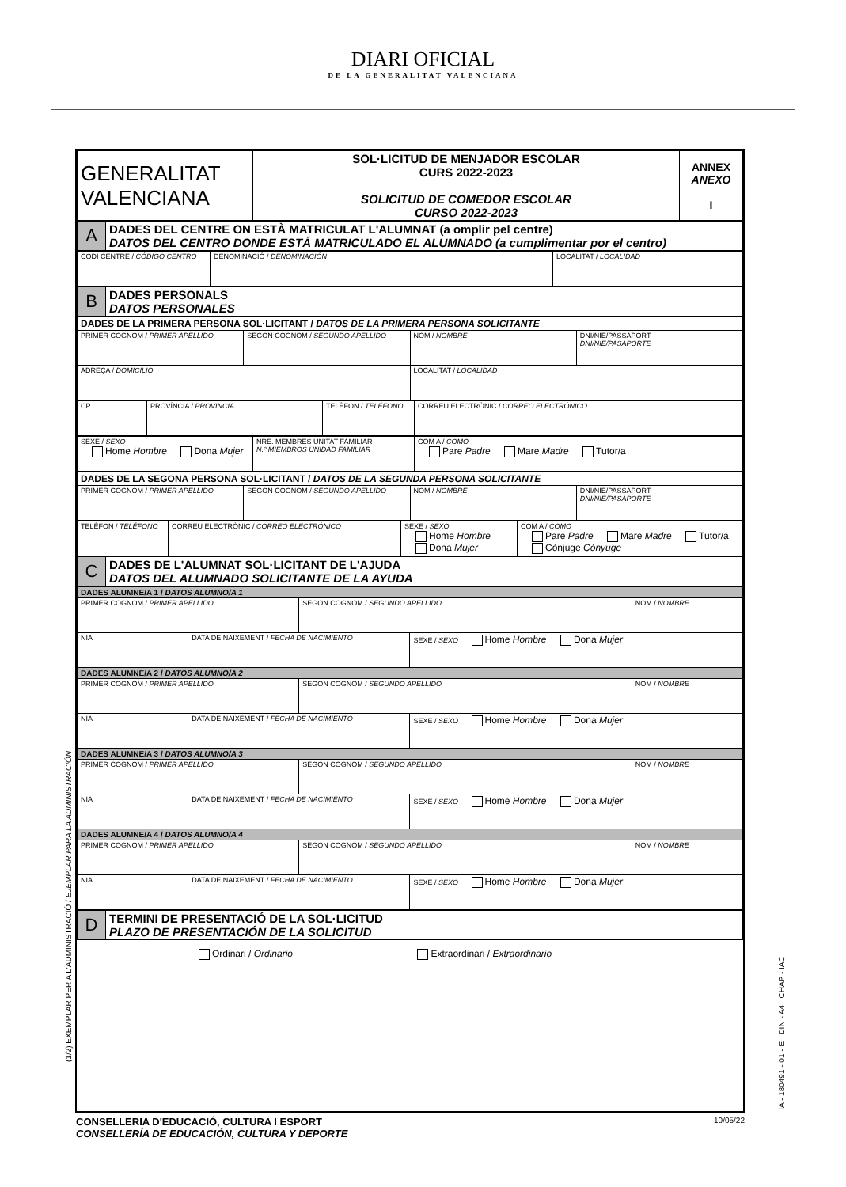DIARI OFICIAL
DE LA GENERALITAT VALENCIANA
| GENERALITAT VALENCIANA | SOL·LICITUD DE MENJADOR ESCOLAR CURS 2022-2023 SOLICITUD DE COMEDOR ESCOLAR CURSO 2022-2023 | ANNEX ANEXO I |
| A | DADES DEL CENTRE ON ESTÀ MATRICULAT L'ALUMNAT (a omplir pel centre) DATOS DEL CENTRO DONDE ESTÁ MATRICULADO EL ALUMNADO (a cumplimentar por el centro) |
| CODI CENTRE / CÓDIGO CENTRO | DENOMINACIÓ / DENOMINACIÓN | LOCALITAT / LOCALIDAD |
| B | DADES PERSONALS DATOS PERSONALES |
| DADES DE LA PRIMERA PERSONA SOL·LICITANT / DATOS DE LA PRIMERA PERSONA SOLICITANTE | | | |
| PRIMER COGNOM / PRIMER APELLIDO | SEGON COGNOM / SEGUNDO APELLIDO | NOM / NOMBRE | DNI/NIE/PASSAPORT DNI/NIE/PASAPORTE |
| ADREÇA / DOMICILIO | | LOCALITAT / LOCALIDAD | |
| CP | PROVÍNCIA / PROVINCIA | TELÈFON / TELÉFONO | CORREU ELECTRÒNIC / CORREO ELECTRÓNICO |
| SEXE / SEXO Home Hombre Dona Mujer | NRE. MEMBRES UNITAT FAMILIAR N.º MIEMBROS UNIDAD FAMILIAR | COM A / COMO Pare Padre Mare Madre Tutor/a |
| DADES DE LA SEGONA PERSONA SOL·LICITANT / DATOS DE LA SEGUNDA PERSONA SOLICITANTE | | | |
| PRIMER COGNOM / PRIMER APELLIDO | SEGON COGNOM / SEGUNDO APELLIDO | NOM / NOMBRE | DNI/NIE/PASSAPORT DNI/NIE/PASAPORTE |
| TELÈFON / TELÉFONO | CORREU ELECTRÒNIC / CORREO ELECTRÓNICO | SEXE / SEXO Home Hombre Dona Mujer | COM A / COMO Pare Padre Mare Madre Tutor/a Cònjuge Cónyuge |
| C | DADES DE L'ALUMNAT SOL·LICITANT DE L'AJUDA DATOS DEL ALUMNADO SOLICITANTE DE LA AYUDA |
| DADES ALUMNE/A 1 / DATOS ALUMNO/A 1 | | | | |
| PRIMER COGNOM / PRIMER APELLIDO | | SEGON COGNOM / SEGUNDO APELLIDO | | NOM / NOMBRE |
| NIA | DATA DE NAIXEMENT / FECHA DE NACIMIENTO | | SEXE / SEXO Home Hombre Dona Mujer | |
| DADES ALUMNE/A 2 / DATOS ALUMNO/A 2 | | | | |
| PRIMER COGNOM / PRIMER APELLIDO | | SEGON COGNOM / SEGUNDO APELLIDO | | NOM / NOMBRE |
| NIA | DATA DE NAIXEMENT / FECHA DE NACIMIENTO | | SEXE / SEXO Home Hombre Dona Mujer | |
| DADES ALUMNE/A 3 / DATOS ALUMNO/A 3 | | | | |
| PRIMER COGNOM / PRIMER APELLIDO | | SEGON COGNOM / SEGUNDO APELLIDO | | NOM / NOMBRE |
| NIA | DATA DE NAIXEMENT / FECHA DE NACIMIENTO | | SEXE / SEXO Home Hombre Dona Mujer | |
| DADES ALUMNE/A 4 / DATOS ALUMNO/A 4 | | | | |
| PRIMER COGNOM / PRIMER APELLIDO | | SEGON COGNOM / SEGUNDO APELLIDO | | NOM / NOMBRE |
| NIA | DATA DE NAIXEMENT / FECHA DE NACIMIENTO | | SEXE / SEXO Home Hombre Dona Mujer | |
| D | TERMINI DE PRESENTACIÓ DE LA SOL·LICITUD PLAZO DE PRESENTACIÓN DE LA SOLICITUD |
Ordinari / Ordinario Extraordinari / Extraordinario
10/05/22 CONSELLERIA D'EDUCACIÓ, CULTURA I ESPORT
CONSELLERÍA DE EDUCACIÓN, CULTURA Y DEPORTE
(1/2) EXEMPLAR PER A L'ADMINISTRACIÓ / EJEMPLAR PARA LA ADMINISTRACIÓN
IA - 180491 - 01 - E DIN - A4 CHAP - IAC